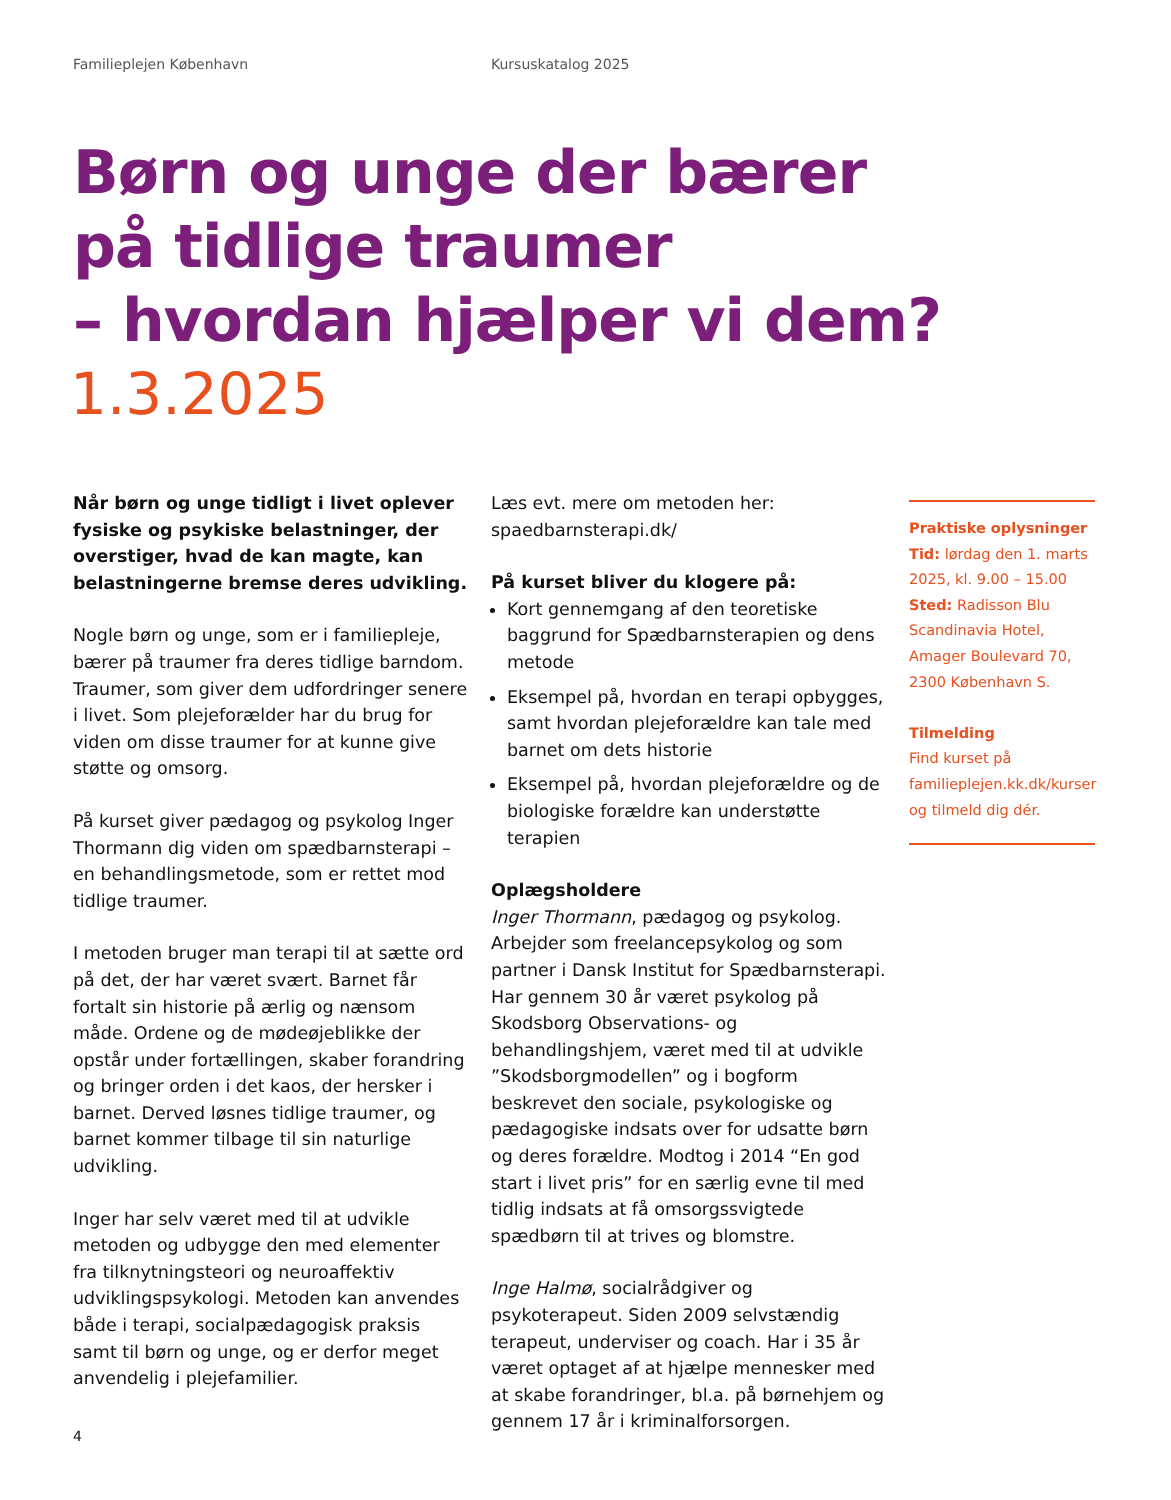Familieplejen København Kursuskatalog 2025
Børn og unge der bærer
på tidlige traumer
– hvordan hjælper vi dem?
1.3.2025
Når børn og unge tidligt i livet oplever fysiske og psykiske belastninger, der overstiger, hvad de kan magte, kan belastningerne bremse deres udvikling.
Nogle børn og unge, som er i familiepleje, bærer på traumer fra deres tidlige barndom. Traumer, som giver dem udfordringer senere i livet. Som plejeforælder har du brug for viden om disse traumer for at kunne give støtte og omsorg.
På kurset giver pædagog og psykolog Inger Thormann dig viden om spædbarnsterapi – en behandlingsmetode, som er rettet mod tidlige traumer.
I metoden bruger man terapi til at sætte ord på det, der har været svært. Barnet får fortalt sin historie på ærlig og nænsom måde. Ordene og de mødeøjeblikke der opstår under fortællingen, skaber forandring og bringer orden i det kaos, der hersker i barnet. Derved løsnes tidlige traumer, og barnet kommer tilbage til sin naturlige udvikling.
Inger har selv været med til at udvikle metoden og udbygge den med elementer fra tilknytningsteori og neuroaffektiv udviklingspsykologi. Metoden kan anvendes både i terapi, socialpædagogisk praksis samt til børn og unge, og er derfor meget anvendelig i plejefamilier.
Læs evt. mere om metoden her: spaedbarnsterapi.dk/
På kurset bliver du klogere på:
Kort gennemgang af den teoretiske baggrund for Spædbarnsterapien og dens metode
Eksempel på, hvordan en terapi opbygges, samt hvordan plejeforældre kan tale med barnet om dets historie
Eksempel på, hvordan plejeforældre og de biologiske forældre kan understøtte terapien
Oplægsholdere
Inger Thormann, pædagog og psykolog. Arbejder som freelancepsykolog og som partner i Dansk Institut for Spædbarnsterapi. Har gennem 30 år været psykolog på Skodsborg Observations- og behandlingshjem, været med til at udvikle ”Skodsborgmodellen” og i bogform beskrevet den sociale, psykologiske og pædagogiske indsats over for udsatte børn og deres forældre. Modtog i 2014 “En god start i livet pris” for en særlig evne til med tidlig indsats at få omsorgssvigtede spædbørn til at trives og blomstre.
Inge Halmø, socialrådgiver og psykoterapeut. Siden 2009 selvstændig terapeut, underviser og coach. Har i 35 år været optaget af at hjælpe mennesker med at skabe forandringer, bl.a. på børnehjem og gennem 17 år i kriminalforsorgen.
Praktiske oplysninger
Tid: lørdag den 1. marts 2025, kl. 9.00 – 15.00
Sted: Radisson Blu Scandinavia Hotel, Amager Boulevard 70, 2300 København S.
Tilmelding
Find kurset på familieplejen.kk.dk/kurser og tilmeld dig dér.
4